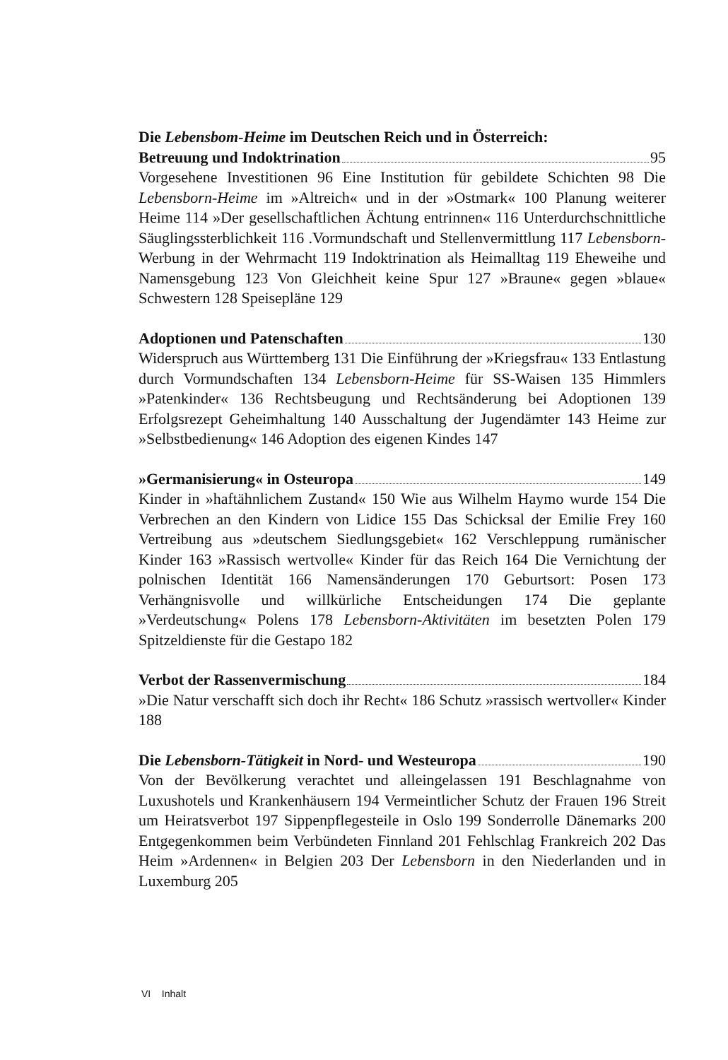Die Lebensbom-Heime im Deutschen Reich und in Österreich:
Betreuung und Indoktrination 95
Vorgesehene Investitionen 96 Eine Institution für gebildete Schichten 98 Die Lebensborn-Heime im »Altreich« und in der »Ostmark« 100 Planung weiterer Heime 114 »Der gesellschaftlichen Ächtung entrinnen« 116 Unterdurchschnittliche Säuglingssterblichkeit 116 .Vormundschaft und Stellenvermittlung 117 Lebensborn-Werbung in der Wehrmacht 119 Indoktrination als Heimalltag 119 Eheweihe und Namensgebung 123 Von Gleichheit keine Spur 127 »Braune« gegen »blaue« Schwestern 128 Speisepläne 129
Adoptionen und Patenschaften 130
Widerspruch aus Württemberg 131 Die Einführung der »Kriegsfrau« 133 Entlastung durch Vormundschaften 134 Lebensborn-Heime für SS-Waisen 135 Himmlers »Patenkinder« 136 Rechtsbeugung und Rechtsänderung bei Adoptionen 139 Erfolgsrezept Geheimhaltung 140 Ausschaltung der Jugendämter 143 Heime zur »Selbstbedienung« 146 Adoption des eigenen Kindes 147
»Germanisierung« in Osteuropa 149
Kinder in »haftähnlichem Zustand« 150 Wie aus Wilhelm Haymo wurde 154 Die Verbrechen an den Kindern von Lidice 155 Das Schicksal der Emilie Frey 160 Vertreibung aus »deutschem Siedlungsgebiet« 162 Verschleppung rumänischer Kinder 163 »Rassisch wertvolle« Kinder für das Reich 164 Die Vernichtung der polnischen Identität 166 Namensänderungen 170 Geburtsort: Posen 173 Verhängnisvolle und willkürliche Entscheidungen 174 Die geplante »Verdeutschung« Polens 178 Lebensborn-Aktivitäten im besetzten Polen 179 Spitzeldienste für die Gestapo 182
Verbot der Rassenvermischung 184
»Die Natur verschafft sich doch ihr Recht« 186 Schutz »rassisch wertvoller« Kinder 188
Die Lebensborn-Tätigkeit in Nord- und Westeuropa 190
Von der Bevölkerung verachtet und alleingelassen 191 Beschlagnahme von Luxushotels und Krankenhäusern 194 Vermeintlicher Schutz der Frauen 196 Streit um Heiratsverbot 197 Sippenpflegesteile in Oslo 199 Sonderrolle Dänemarks 200 Entgegenkommen beim Verbündeten Finnland 201 Fehlschlag Frankreich 202 Das Heim »Ardennen« in Belgien 203 Der Lebensborn in den Niederlanden und in Luxemburg 205
VI Inhalt